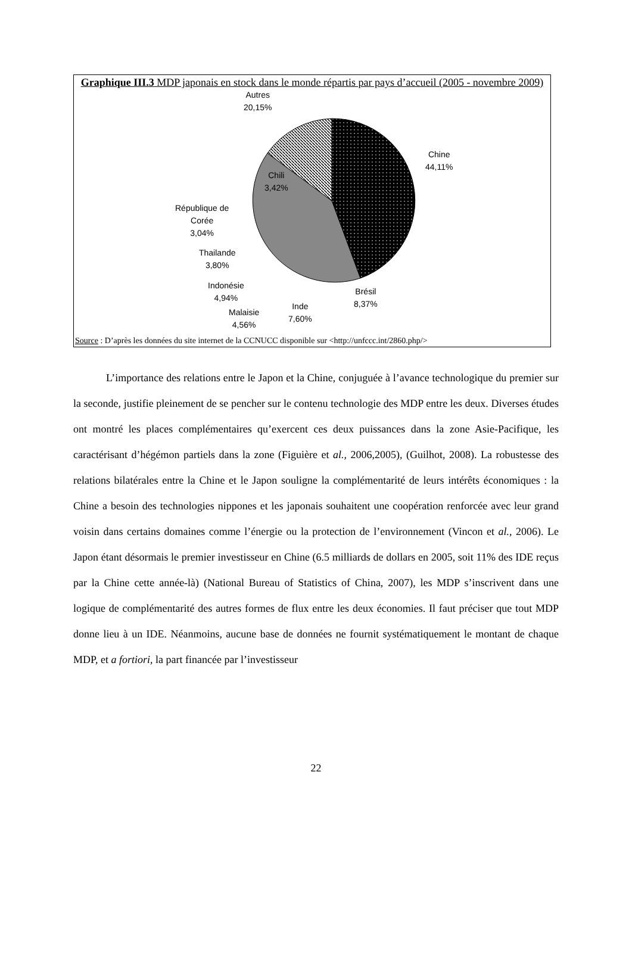Graphique III.3 MDP japonais en stock dans le monde répartis par pays d’accueil (2005 - novembre 2009)
Autres
20,15%
Chine
44,11%
Chili
3,42%
République de
Corée
3,04%
Thailande
3,80%
Indonésie
4,94%
Malaisie
4,56%
Inde
7,60%
Brésil
8,37%
Source : D’après les données du site internet de la CCNUCC disponible sur <http://unfccc.int/2860.php/>
L’importance des relations entre le Japon et la Chine, conjuguée à l’avance technologique du premier sur la seconde, justifie pleinement de se pencher sur le contenu technologie des MDP entre les deux. Diverses études ont montré les places complémentaires qu’exercent ces deux puissances dans la zone Asie-Pacifique, les caractérisant d’hégémon partiels dans la zone (Figuière et al., 2006,2005), (Guilhot, 2008). La robustesse des relations bilatérales entre la Chine et le Japon souligne la complémentarité de leurs intérêts économiques : la Chine a besoin des technologies nippones et les japonais souhaitent une coopération renforcée avec leur grand voisin dans certains domaines comme l’énergie ou la protection de l’environnement (Vincon et al., 2006). Le Japon étant désormais le premier investisseur en Chine (6.5 milliards de dollars en 2005, soit 11% des IDE reçus par la Chine cette année-là) (National Bureau of Statistics of China, 2007), les MDP s’inscrivent dans une logique de complémentarité des autres formes de flux entre les deux économies. Il faut préciser que tout MDP donne lieu à un IDE. Néanmoins, aucune base de données ne fournit systématiquement le montant de chaque MDP, et a fortiori, la part financée par l’investisseur
22